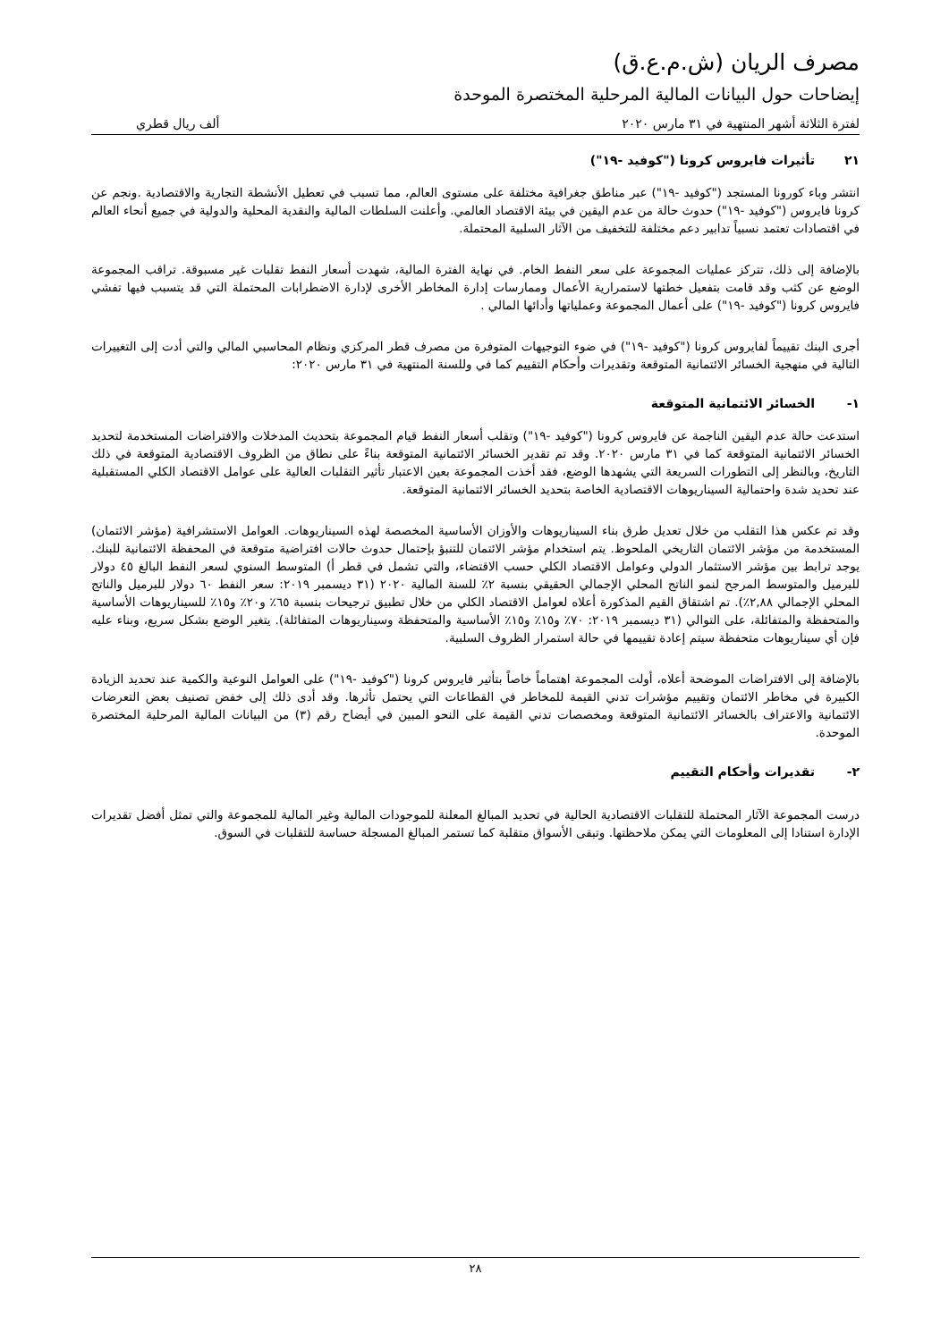مصرف الريان (ش.م.ع.ق)
إيضاحات حول البيانات المالية المرحلية المختصرة الموحدة
لفترة الثلاثة أشهر المنتهية في ٣١ مارس ٢٠٢٠ ألف ريال قطري
٢١ تأثيرات فايروس كرونا ("كوفيد -١٩")
انتشر وباء كورونا المستجد ("كوفيد -١٩") عبر مناطق جغرافية مختلفة على مستوى العالم، مما تسبب في تعطيل الأنشطة التجارية والاقتصادية .ونجم عن كرونا فايروس ("كوفيد -١٩") حدوث حالة من عدم اليقين في بيئة الاقتصاد العالمي. وأعلنت السلطات المالية والنقدية المحلية والدولية في جميع أنحاء العالم في اقتصادات تعتمد نسبياً تدابير دعم مختلفة للتخفيف من الآثار السلبية المحتملة.
بالإضافة إلى ذلك، تتركز عمليات المجموعة على سعر النفط الخام. في نهاية الفترة المالية، شهدت أسعار النفط تقلبات غير مسبوقة. تراقب المجموعة الوضع عن كثب وقد قامت بتفعيل خطتها لاستمرارية الأعمال وممارسات إدارة المخاطر الأخرى لإدارة الاضطرابات المحتملة التي قد يتسبب فيها تفشي فايروس كرونا ("كوفيد -١٩") على أعمال المجموعة وعملياتها وأدائها المالي .
أجرى البنك تقييماً لفايروس كرونا ("كوفيد -١٩") في ضوء التوجيهات المتوفرة من مصرف قطر المركزي ونظام المحاسبي المالي والتي أدت إلى التغييرات التالية في منهجية الخسائر الائتمانية المتوقعة وتقديرات وأحكام التقييم كما في وللسنة المنتهية في ٣١ مارس ٢٠٢٠:
١- الخسائر الائتمانية المتوقعة
استدعت حالة عدم اليقين الناجمة عن فايروس كرونا ("كوفيد -١٩") وتقلب أسعار النفط قيام المجموعة بتحديث المدخلات والافتراضات المستخدمة لتحديد الخسائر الائتمانية المتوقعة كما في ٣١ مارس ٢٠٢٠. وقد تم تقدير الخسائر الائتمانية المتوقعة بناءً على نطاق من الظروف الاقتصادية المتوقعة في ذلك التاريخ، وبالنظر إلى التطورات السريعة التي يشهدها الوضع، فقد أخذت المجموعة بعين الاعتبار تأثير التقلبات العالية على عوامل الاقتصاد الكلي المستقبلية عند تحديد شدة واحتمالية السيناريوهات الاقتصادية الخاصة بتحديد الخسائر الائتمانية المتوقعة.
وقد تم عكس هذا التقلب من خلال تعديل طرق بناء السيناريوهات والأوزان الأساسية المخصصة لهذه السيناريوهات. العوامل الاستشرافية (مؤشر الائتمان) المستخدمة من مؤشر الائتمان التاريخي الملحوظ. يتم استخدام مؤشر الائتمان للتنبؤ بإحتمال حدوث حالات افتراضية متوقعة في المحفظة الائتمانية للبنك. يوجد ترابط بين مؤشر الاستثمار الدولي وعوامل الاقتصاد الكلي حسب الاقتضاء، والتي تشمل في قطر أ) المتوسط السنوي لسعر النفط البالغ ٤٥ دولار للبرميل والمتوسط المرجح لنمو الناتج المحلي الإجمالي الحقيقي بنسبة ٢٪ للسنة المالية ٢٠٢٠ (٣١ ديسمبر ٢٠١٩: سعر النفط ٦٠ دولار للبرميل والناتج المحلي الإجمالي ٢,٨٨٪). تم اشتقاق القيم المذكورة أعلاه لعوامل الاقتصاد الكلي من خلال تطبيق ترجيحات بنسبة ٦٥٪ و٢٠٪ و١٥٪ للسيناريوهات الأساسية والمتحفظة والمتفائلة، على التوالي (٣١ ديسمبر ٢٠١٩: ٧٠٪ و١٥٪ و١٥٪ الأساسية والمتحفظة وسيناريوهات المتفائلة). يتغير الوضع بشكل سريع، وبناء عليه فإن أي سيناريوهات متحفظة سيتم إعادة تقييمها في حالة استمرار الظروف السلبية.
بالإضافة إلى الافتراضات الموضحة أعلاه، أولت المجموعة اهتماماً خاصاً بتأثير فايروس كرونا ("كوفيد -١٩") على العوامل النوعية والكمية عند تحديد الزيادة الكبيرة في مخاطر الائتمان وتقييم مؤشرات تدني القيمة للمخاطر في القطاعات التي يحتمل تأثرها. وقد أدى ذلك إلى خفض تصنيف بعض التعرضات الائتمانية والاعتراف بالخسائر الائتمانية المتوقعة ومخصصات تدني القيمة على النحو المبين في أيضاح رقم (٣) من البيانات المالية المرحلية المختصرة الموحدة.
٢- تقديرات وأحكام التقييم
درست المجموعة الآثار المحتملة للتقلبات الاقتصادية الحالية في تحديد المبالغ المعلنة للموجودات المالية وغير المالية للمجموعة والتي تمثل أفضل تقديرات الإدارة استنادا إلى المعلومات التي يمكن ملاحظتها. وتبقى الأسواق متقلبة كما تستمر المبالغ المسجلة حساسة للتقلبات في السوق.
٢٨